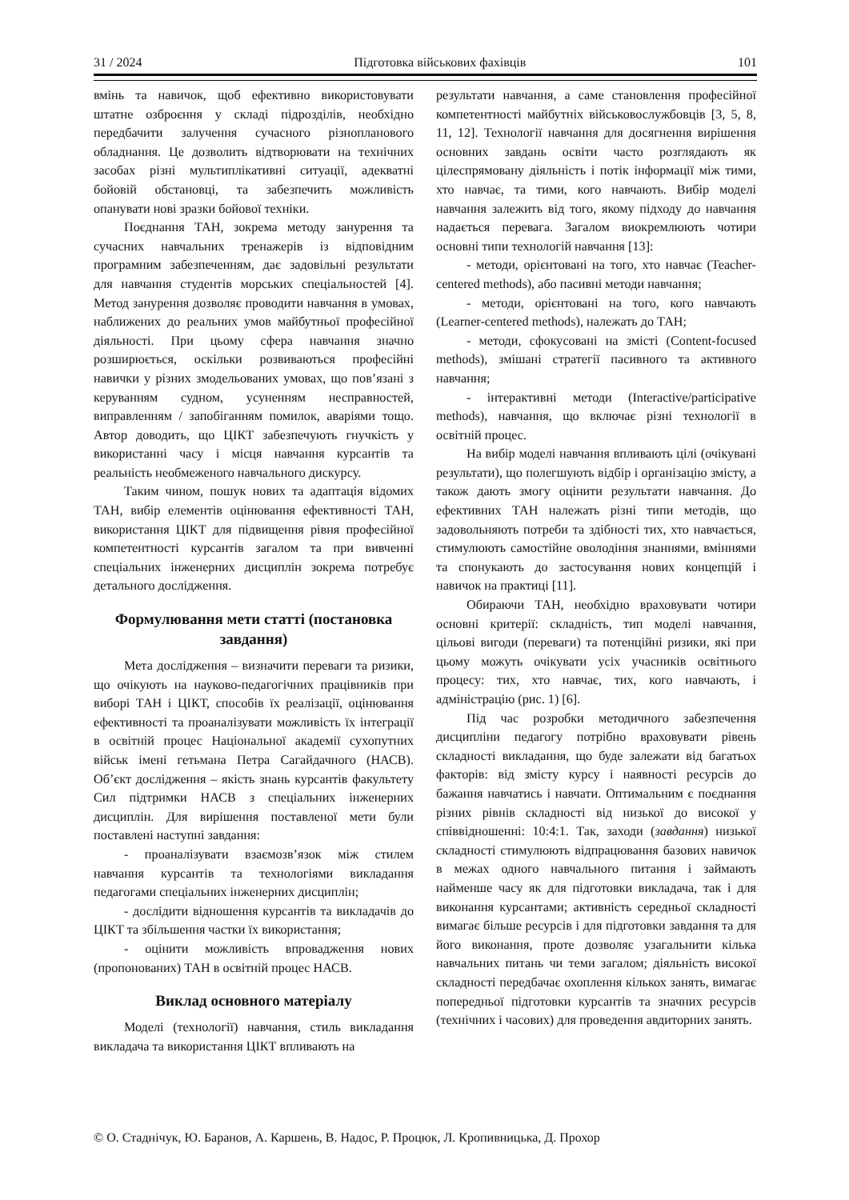31 / 2024 Підготовка військових фахівців 101
вмінь та навичок, щоб ефективно використовувати штатне озброєння у складі підрозділів, необхідно передбачити залучення сучасного різнопланового обладнання. Це дозволить відтворювати на технічних засобах різні мультиплікативні ситуації, адекватні бойовій обстановці, та забезпечить можливість опанувати нові зразки бойової техніки.
Поєднання ТАН, зокрема методу занурення та сучасних навчальних тренажерів із відповідним програмним забезпеченням, дає задовільні результати для навчання студентів морських спеціальностей [4]. Метод занурення дозволяє проводити навчання в умовах, наближених до реальних умов майбутньої професійної діяльності. При цьому сфера навчання значно розширюється, оскільки розвиваються професійні навички у різних змодельованих умовах, що пов’язані з керуванням судном, усуненням несправностей, виправленням / запобіганням помилок, аваріями тощо. Автор доводить, що ЦІКТ забезпечують гнучкість у використанні часу і місця навчання курсантів та реальність необмеженого навчального дискурсу.
Таким чином, пошук нових та адаптація відомих ТАН, вибір елементів оцінювання ефективності ТАН, використання ЦІКТ для підвищення рівня професійної компетентності курсантів загалом та при вивченні спеціальних інженерних дисциплін зокрема потребує детального дослідження.
Формулювання мети статті (постановка завдання)
Мета дослідження – визначити переваги та ризики, що очікують на науково-педагогічних працівників при виборі ТАН і ЦІКТ, способів їх реалізації, оцінювання ефективності та проаналізувати можливість їх інтеграції в освітній процес Національної академії сухопутних військ імені гетьмана Петра Сагайдачного (НАСВ). Об’єкт дослідження – якість знань курсантів факультету Сил підтримки НАСВ з спеціальних інженерних дисциплін. Для вирішення поставленої мети були поставлені наступні завдання:
- проаналізувати взаємозв’язок між стилем навчання курсантів та технологіями викладання педагогами спеціальних інженерних дисциплін;
- дослідити відношення курсантів та викладачів до ЦІКТ та збільшення частки їх використання;
- оцінити можливість впровадження нових (пропонованих) ТАН в освітній процес НАСВ.
Виклад основного матеріалу
Моделі (технології) навчання, стиль викладання викладача та використання ЦІКТ впливають на
результати навчання, а саме становлення професійної компетентності майбутніх військовослужбовців [3, 5, 8, 11, 12]. Технології навчання для досягнення вирішення основних завдань освіти часто розглядають як цілеспрямовану діяльність і потік інформації між тими, хто навчає, та тими, кого навчають. Вибір моделі навчання залежить від того, якому підходу до навчання надається перевага. Загалом виокремлюють чотири основні типи технологій навчання [13]:
- методи, орієнтовані на того, хто навчає (Teacher-centered methods), або пасивні методи навчання;
- методи, орієнтовані на того, кого навчають (Learner-centered methods), належать до ТАН;
- методи, сфокусовані на змісті (Content-focused methods), змішані стратегії пасивного та активного навчання;
- інтерактивні методи (Interactive/participative methods), навчання, що включає різні технології в освітній процес.
На вибір моделі навчання впливають цілі (очікувані результати), що полегшують відбір і організацію змісту, а також дають змогу оцінити результати навчання. До ефективних ТАН належать різні типи методів, що задовольняють потреби та здібності тих, хто навчається, стимулюють самостійне оволодіння знаннями, вміннями та спонукають до застосування нових концепцій і навичок на практиці [11].
Обираючи ТАН, необхідно враховувати чотири основні критерії: складність, тип моделі навчання, цільові вигоди (переваги) та потенційні ризики, які при цьому можуть очікувати усіх учасників освітнього процесу: тих, хто навчає, тих, кого навчають, і адміністрацію (рис. 1) [6].
Під час розробки методичного забезпечення дисципліни педагогу потрібно враховувати рівень складності викладання, що буде залежати від багатьох факторів: від змісту курсу і наявності ресурсів до бажання навчатись і навчати. Оптимальним є поєднання різних рівнів складності від низької до високої у співвідношенні: 10:4:1. Так, заходи (завдання) низької складності стимулюють відпрацювання базових навичок в межах одного навчального питання і займають найменше часу як для підготовки викладача, так і для виконання курсантами; активність середньої складності вимагає більше ресурсів і для підготовки завдання та для його виконання, проте дозволяє узагальнити кілька навчальних питань чи теми загалом; діяльність високої складності передбачає охоплення кількох занять, вимагає попередньої підготовки курсантів та значних ресурсів (технічних і часових) для проведення авдиторних занять.
© О. Стаднічук, Ю. Баранов, А. Каршень, В. Надос, Р. Процюк, Л. Кропивницька, Д. Прохор